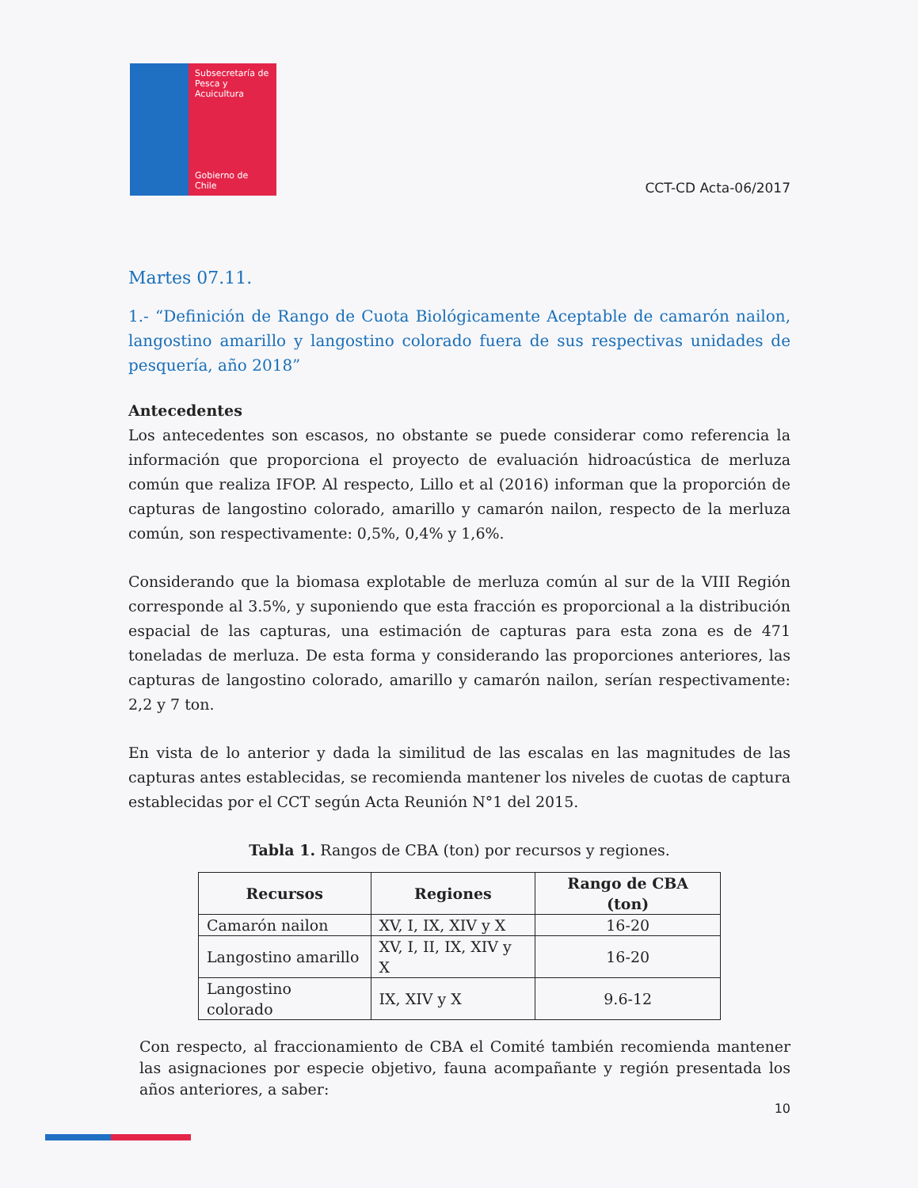Subsecretaría de Pesca y Acuicultura
Gobierno de Chile
CCT-CD Acta-06/2017
Martes 07.11.
1.- “Definición de Rango de Cuota Biológicamente Aceptable de camarón nailon, langostino amarillo y langostino colorado fuera de sus respectivas unidades de pesquería, año 2018”
Antecedentes
Los antecedentes son escasos, no obstante se puede considerar como referencia la información que proporciona el proyecto de evaluación hidroacústica de merluza común que realiza IFOP. Al respecto, Lillo et al (2016) informan que la proporción de capturas de langostino colorado, amarillo y camarón nailon, respecto de la merluza común, son respectivamente: 0,5%, 0,4% y 1,6%.
Considerando que la biomasa explotable de merluza común al sur de la VIII Región corresponde al 3.5%, y suponiendo que esta fracción es proporcional a la distribución espacial de las capturas, una estimación de capturas para esta zona es de 471 toneladas de merluza. De esta forma y considerando las proporciones anteriores, las capturas de langostino colorado, amarillo y camarón nailon, serían respectivamente: 2,2 y 7 ton.
En vista de lo anterior y dada la similitud de las escalas en las magnitudes de las capturas antes establecidas, se recomienda mantener los niveles de cuotas de captura establecidas por el CCT según Acta Reunión N°1 del 2015.
Tabla 1. Rangos de CBA (ton) por recursos y regiones.
| Recursos | Regiones | Rango de CBA (ton) |
| --- | --- | --- |
| Camarón nailon | XV, I, IX, XIV y X | 16-20 |
| Langostino amarillo | XV, I, II, IX, XIV y X | 16-20 |
| Langostino colorado | IX, XIV y X | 9.6-12 |
Con respecto, al fraccionamiento de CBA el Comité también recomienda mantener las asignaciones por especie objetivo, fauna acompañante y región presentada los años anteriores, a saber:
10